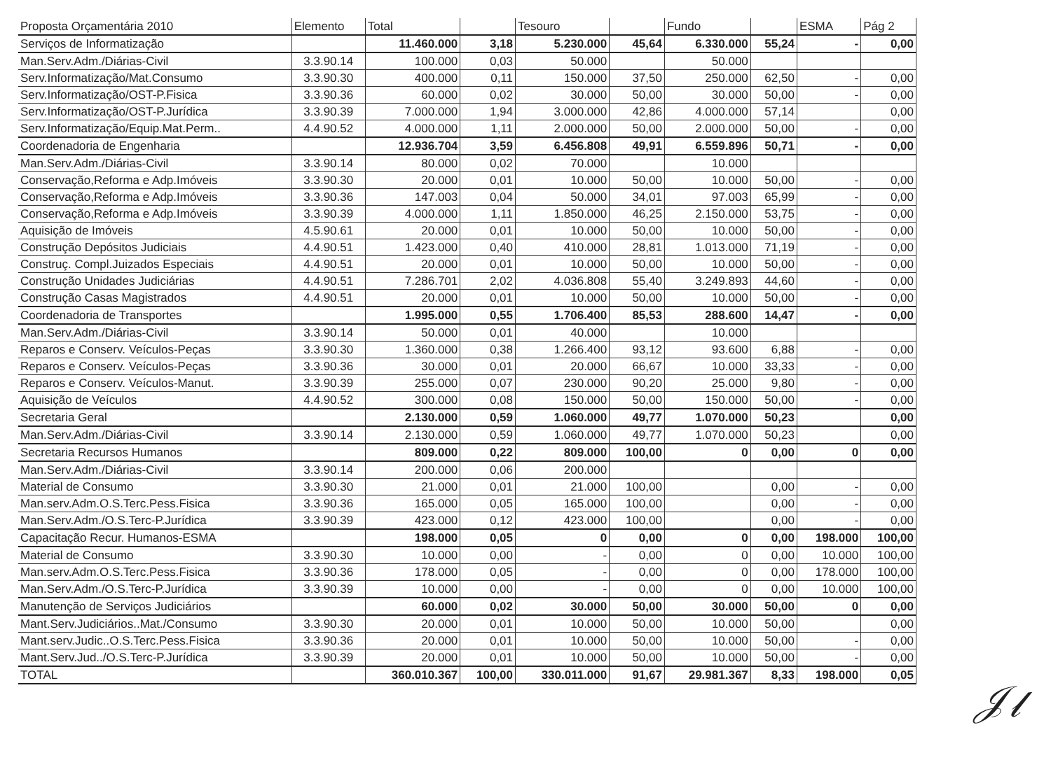| Proposta Orçamentária 2010 | Elemento | Total | | Tesouro | | Fundo | | ESMA | Pág 2 |
| --- | --- | --- | --- | --- | --- | --- | --- | --- | --- |
| Serviços de Informatização | | 11.460.000 | 3,18 | 5.230.000 | 45,64 | 6.330.000 | 55,24 | - | 0,00 |
| Man.Serv.Adm./Diárias-Civil | 3.3.90.14 | 100.000 | 0,03 | 50.000 | | 50.000 | | | |
| Serv.Informatização/Mat.Consumo | 3.3.90.30 | 400.000 | 0,11 | 150.000 | 37,50 | 250.000 | 62,50 | - | 0,00 |
| Serv.Informatização/OST-P.Fisica | 3.3.90.36 | 60.000 | 0,02 | 30.000 | 50,00 | 30.000 | 50,00 | - | 0,00 |
| Serv.Informatização/OST-P.Jurídica | 3.3.90.39 | 7.000.000 | 1,94 | 3.000.000 | 42,86 | 4.000.000 | 57,14 | | 0,00 |
| Serv.Informatização/Equip.Mat.Perm.. | 4.4.90.52 | 4.000.000 | 1,11 | 2.000.000 | 50,00 | 2.000.000 | 50,00 | - | 0,00 |
| Coordenadoria de Engenharia | | 12.936.704 | 3,59 | 6.456.808 | 49,91 | 6.559.896 | 50,71 | - | 0,00 |
| Man.Serv.Adm./Diárias-Civil | 3.3.90.14 | 80.000 | 0,02 | 70.000 | | 10.000 | | | |
| Conservação,Reforma e Adp.Imóveis | 3.3.90.30 | 20.000 | 0,01 | 10.000 | 50,00 | 10.000 | 50,00 | - | 0,00 |
| Conservação,Reforma e Adp.Imóveis | 3.3.90.36 | 147.003 | 0,04 | 50.000 | 34,01 | 97.003 | 65,99 | - | 0,00 |
| Conservação,Reforma e Adp.Imóveis | 3.3.90.39 | 4.000.000 | 1,11 | 1.850.000 | 46,25 | 2.150.000 | 53,75 | - | 0,00 |
| Aquisição de Imóveis | 4.5.90.61 | 20.000 | 0,01 | 10.000 | 50,00 | 10.000 | 50,00 | - | 0,00 |
| Construção Depósitos Judiciais | 4.4.90.51 | 1.423.000 | 0,40 | 410.000 | 28,81 | 1.013.000 | 71,19 | - | 0,00 |
| Construç. Compl.Juizados Especiais | 4.4.90.51 | 20.000 | 0,01 | 10.000 | 50,00 | 10.000 | 50,00 | - | 0,00 |
| Construção Unidades Judiciárias | 4.4.90.51 | 7.286.701 | 2,02 | 4.036.808 | 55,40 | 3.249.893 | 44,60 | - | 0,00 |
| Construção Casas Magistrados | 4.4.90.51 | 20.000 | 0,01 | 10.000 | 50,00 | 10.000 | 50,00 | - | 0,00 |
| Coordenadoria de Transportes | | 1.995.000 | 0,55 | 1.706.400 | 85,53 | 288.600 | 14,47 | - | 0,00 |
| Man.Serv.Adm./Diárias-Civil | 3.3.90.14 | 50.000 | 0,01 | 40.000 | | 10.000 | | | |
| Reparos e Conserv. Veículos-Peças | 3.3.90.30 | 1.360.000 | 0,38 | 1.266.400 | 93,12 | 93.600 | 6,88 | - | 0,00 |
| Reparos e Conserv. Veículos-Peças | 3.3.90.36 | 30.000 | 0,01 | 20.000 | 66,67 | 10.000 | 33,33 | - | 0,00 |
| Reparos e Conserv. Veículos-Manut. | 3.3.90.39 | 255.000 | 0,07 | 230.000 | 90,20 | 25.000 | 9,80 | - | 0,00 |
| Aquisição de Veículos | 4.4.90.52 | 300.000 | 0,08 | 150.000 | 50,00 | 150.000 | 50,00 | - | 0,00 |
| Secretaria Geral | | 2.130.000 | 0,59 | 1.060.000 | 49,77 | 1.070.000 | 50,23 | | 0,00 |
| Man.Serv.Adm./Diárias-Civil | 3.3.90.14 | 2.130.000 | 0,59 | 1.060.000 | 49,77 | 1.070.000 | 50,23 | | 0,00 |
| Secretaria Recursos Humanos | | 809.000 | 0,22 | 809.000 | 100,00 | 0 | 0,00 | 0 | 0,00 |
| Man.Serv.Adm./Diárias-Civil | 3.3.90.14 | 200.000 | 0,06 | 200.000 | | | | | |
| Material de Consumo | 3.3.90.30 | 21.000 | 0,01 | 21.000 | 100,00 | | 0,00 | - | 0,00 |
| Man.serv.Adm.O.S.Terc.Pess.Fisica | 3.3.90.36 | 165.000 | 0,05 | 165.000 | 100,00 | | 0,00 | - | 0,00 |
| Man.Serv.Adm./O.S.Terc-P.Jurídica | 3.3.90.39 | 423.000 | 0,12 | 423.000 | 100,00 | | 0,00 | - | 0,00 |
| Capacitação Recur. Humanos-ESMA | | 198.000 | 0,05 | 0 | 0,00 | 0 | 0,00 | 198.000 | 100,00 |
| Material de Consumo | 3.3.90.30 | 10.000 | 0,00 | - | 0,00 | 0 | 0,00 | 10.000 | 100,00 |
| Man.serv.Adm.O.S.Terc.Pess.Fisica | 3.3.90.36 | 178.000 | 0,05 | - | 0,00 | 0 | 0,00 | 178.000 | 100,00 |
| Man.Serv.Adm./O.S.Terc-P.Jurídica | 3.3.90.39 | 10.000 | 0,00 | - | 0,00 | 0 | 0,00 | 10.000 | 100,00 |
| Manutenção de Serviços Judiciários | | 60.000 | 0,02 | 30.000 | 50,00 | 30.000 | 50,00 | 0 | 0,00 |
| Mant.Serv.Judiciários..Mat./Consumo | 3.3.90.30 | 20.000 | 0,01 | 10.000 | 50,00 | 10.000 | 50,00 | | 0,00 |
| Mant.serv.Judic..O.S.Terc.Pess.Fisica | 3.3.90.36 | 20.000 | 0,01 | 10.000 | 50,00 | 10.000 | 50,00 | - | 0,00 |
| Mant.Serv.Jud../O.S.Terc-P.Jurídica | 3.3.90.39 | 20.000 | 0,01 | 10.000 | 50,00 | 10.000 | 50,00 | - | 0,00 |
| TOTAL | | 360.010.367 | 100,00 | 330.011.000 | 91,67 | 29.981.367 | 8,33 | 198.000 | 0,05 |
𝒥𝓁